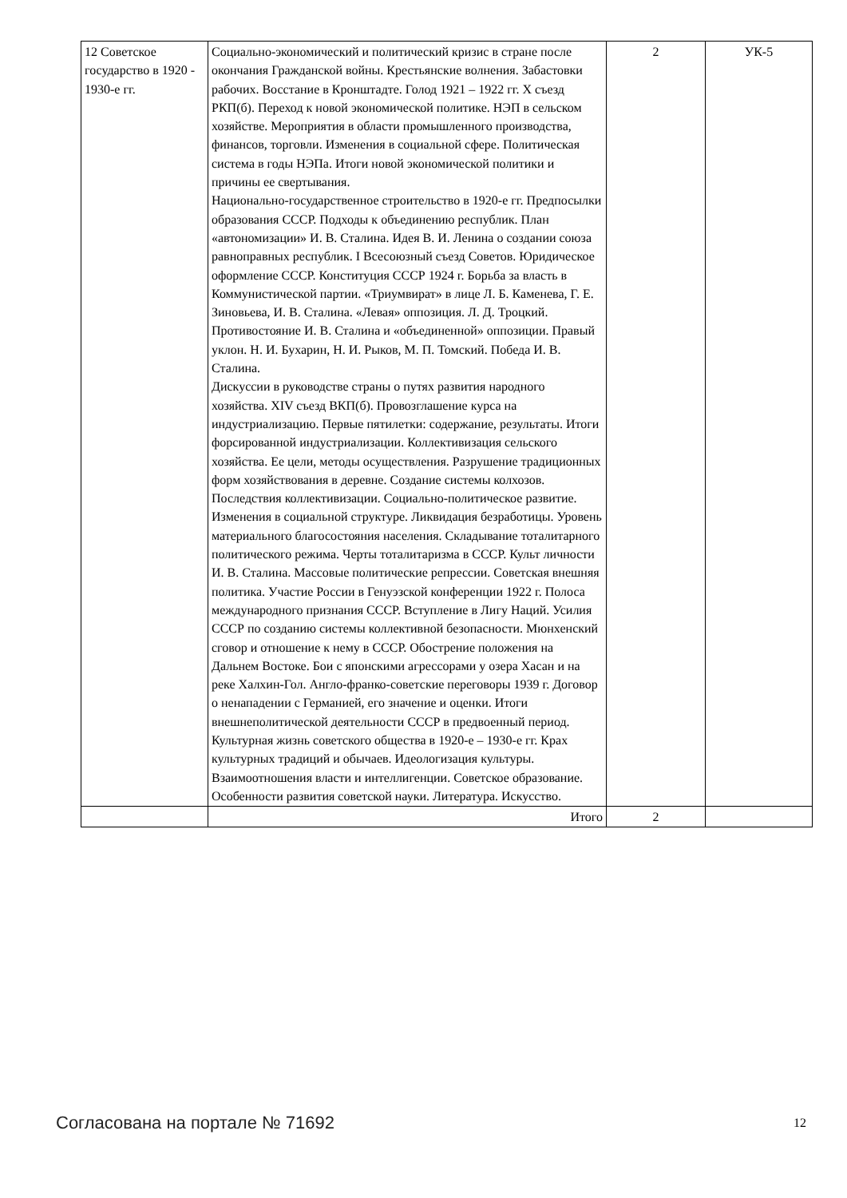| 12 Советское государство в 1920 - 1930-е гг. | Социально-экономический и политический кризис в стране после окончания Гражданской войны. Крестьянские волнения. Забастовки рабочих. Восстание в Кронштадте. Голод 1921 – 1922 гг. X съезд РКП(б). Переход к новой экономической политике. НЭП в сельском хозяйстве. Мероприятия в области промышленного производства, финансов, торговли. Изменения в социальной сфере. Политическая система в годы НЭПа. Итоги новой экономической политики и причины ее свертывания. Национально-государственное строительство в 1920-е гг. Предпосылки образования СССР. Подходы к объединению республик. План «автономизации» И. В. Сталина. Идея В. И. Ленина о создании союза равноправных республик. I Всесоюзный съезд Советов. Юридическое оформление СССР. Конституция СССР 1924 г. Борьба за власть в Коммунистической партии. «Триумвират» в лице Л. Б. Каменева, Г. Е. Зиновьева, И. В. Сталина. «Левая» оппозиция. Л. Д. Троцкий. Противостояние И. В. Сталина и «объединенной» оппозиции. Правый уклон. Н. И. Бухарин, Н. И. Рыков, М. П. Томский. Победа И. В. Сталина. Дискуссии в руководстве страны о путях развития народного хозяйства. XIV съезд ВКП(б). Провозглашение курса на индустриализацию. Первые пятилетки: содержание, результаты. Итоги форсированной индустриализации. Коллективизация сельского хозяйства. Ее цели, методы осуществления. Разрушение традиционных форм хозяйствования в деревне. Создание системы колхозов. Последствия коллективизации. Социально-политическое развитие. Изменения в социальной структуре. Ликвидация безработицы. Уровень материального благосостояния населения. Складывание тоталитарного политического режима. Черты тоталитаризма в СССР. Культ личности И. В. Сталина. Массовые политические репрессии. Советская внешняя политика. Участие России в Генуэзской конференции 1922 г. Полоса международного признания СССР. Вступление в Лигу Наций. Усилия СССР по созданию системы коллективной безопасности. Мюнхенский сговор и отношение к нему в СССР. Обострение положения на Дальнем Востоке. Бои с японскими агрессорами у озера Хасан и на реке Халхин-Гол. Англо-франко-советские переговоры 1939 г. Договор о ненападении с Германией, его значение и оценки. Итоги внешнеполитической деятельности СССР в предвоенный период. Культурная жизнь советского общества в 1920-е – 1930-е гг. Крах культурных традиций и обычаев. Идеологизация культуры. Взаимоотношения власти и интеллигенции. Советское образование. Особенности развития советской науки. Литература. Искусство. | 2 | УК-5 |
| | Итого | 2 | |
Согласована на портале № 71692 12